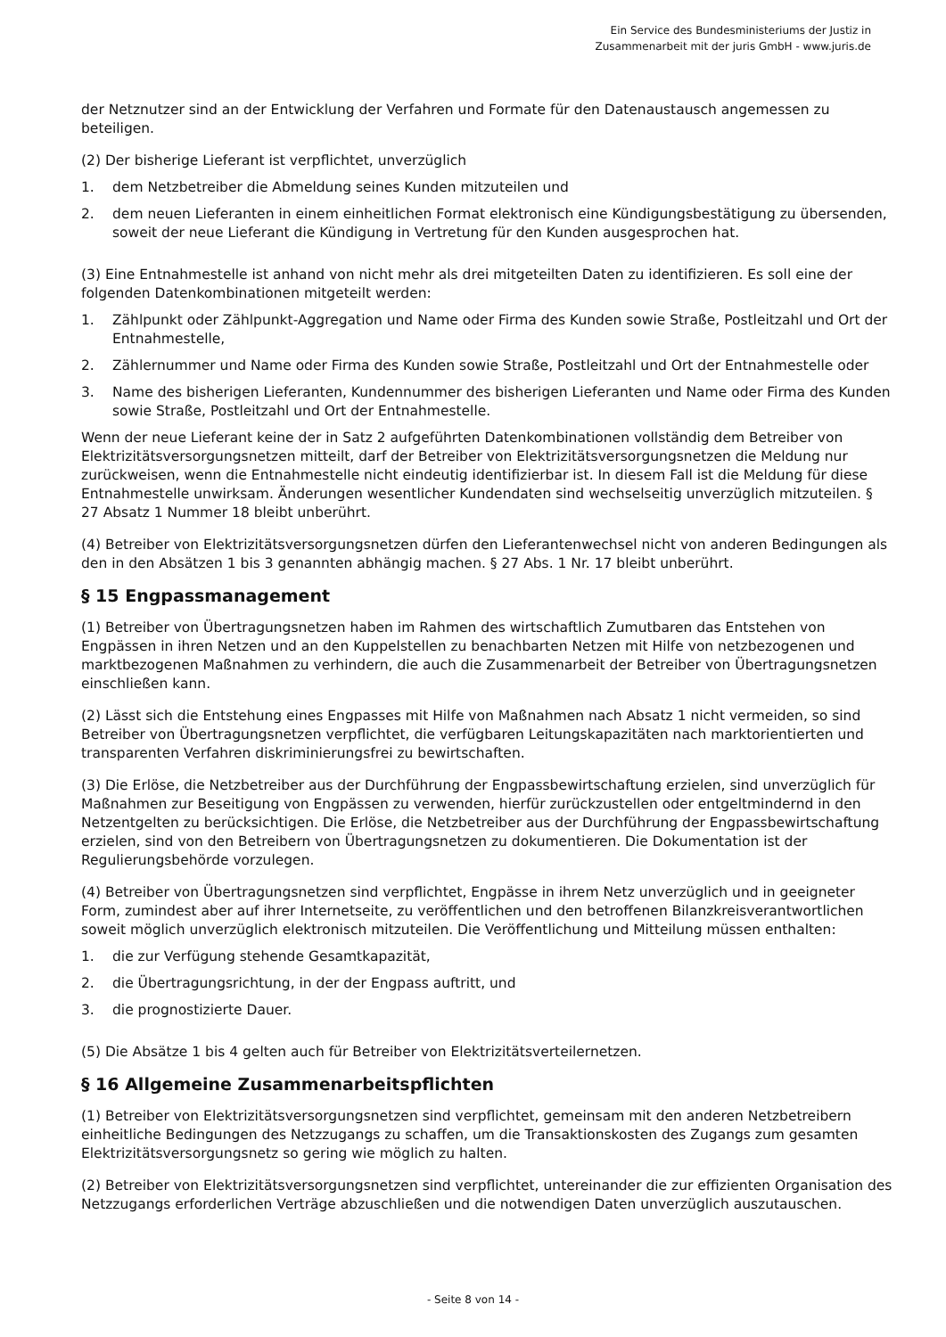Ein Service des Bundesministeriums der Justiz in
Zusammenarbeit mit der juris GmbH - www.juris.de
der Netznutzer sind an der Entwicklung der Verfahren und Formate für den Datenaustausch angemessen zu beteiligen.
(2) Der bisherige Lieferant ist verpflichtet, unverzüglich
1. dem Netzbetreiber die Abmeldung seines Kunden mitzuteilen und
2. dem neuen Lieferanten in einem einheitlichen Format elektronisch eine Kündigungsbestätigung zu übersenden, soweit der neue Lieferant die Kündigung in Vertretung für den Kunden ausgesprochen hat.
(3) Eine Entnahmestelle ist anhand von nicht mehr als drei mitgeteilten Daten zu identifizieren. Es soll eine der folgenden Datenkombinationen mitgeteilt werden:
1. Zählpunkt oder Zählpunkt-Aggregation und Name oder Firma des Kunden sowie Straße, Postleitzahl und Ort der Entnahmestelle,
2. Zählernummer und Name oder Firma des Kunden sowie Straße, Postleitzahl und Ort der Entnahmestelle oder
3. Name des bisherigen Lieferanten, Kundennummer des bisherigen Lieferanten und Name oder Firma des Kunden sowie Straße, Postleitzahl und Ort der Entnahmestelle.
Wenn der neue Lieferant keine der in Satz 2 aufgeführten Datenkombinationen vollständig dem Betreiber von Elektrizitätsversorgungsnetzen mitteilt, darf der Betreiber von Elektrizitätsversorgungsnetzen die Meldung nur zurückweisen, wenn die Entnahmestelle nicht eindeutig identifizierbar ist. In diesem Fall ist die Meldung für diese Entnahmestelle unwirksam. Änderungen wesentlicher Kundendaten sind wechselseitig unverzüglich mitzuteilen. § 27 Absatz 1 Nummer 18 bleibt unberührt.
(4) Betreiber von Elektrizitätsversorgungsnetzen dürfen den Lieferantenwechsel nicht von anderen Bedingungen als den in den Absätzen 1 bis 3 genannten abhängig machen. § 27 Abs. 1 Nr. 17 bleibt unberührt.
§ 15 Engpassmanagement
(1) Betreiber von Übertragungsnetzen haben im Rahmen des wirtschaftlich Zumutbaren das Entstehen von Engpässen in ihren Netzen und an den Kuppelstellen zu benachbarten Netzen mit Hilfe von netzbezogenen und marktbezogenen Maßnahmen zu verhindern, die auch die Zusammenarbeit der Betreiber von Übertragungsnetzen einschließen kann.
(2) Lässt sich die Entstehung eines Engpasses mit Hilfe von Maßnahmen nach Absatz 1 nicht vermeiden, so sind Betreiber von Übertragungsnetzen verpflichtet, die verfügbaren Leitungskapazitäten nach marktorientierten und transparenten Verfahren diskriminierungsfrei zu bewirtschaften.
(3) Die Erlöse, die Netzbetreiber aus der Durchführung der Engpassbewirtschaftung erzielen, sind unverzüglich für Maßnahmen zur Beseitigung von Engpässen zu verwenden, hierfür zurückzustellen oder entgeltmindernd in den Netzentgelten zu berücksichtigen. Die Erlöse, die Netzbetreiber aus der Durchführung der Engpassbewirtschaftung erzielen, sind von den Betreibern von Übertragungsnetzen zu dokumentieren. Die Dokumentation ist der Regulierungsbehörde vorzulegen.
(4) Betreiber von Übertragungsnetzen sind verpflichtet, Engpässe in ihrem Netz unverzüglich und in geeigneter Form, zumindest aber auf ihrer Internetseite, zu veröffentlichen und den betroffenen Bilanzkreisverantwortlichen soweit möglich unverzüglich elektronisch mitzuteilen. Die Veröffentlichung und Mitteilung müssen enthalten:
1. die zur Verfügung stehende Gesamtkapazität,
2. die Übertragungsrichtung, in der der Engpass auftritt, und
3. die prognostizierte Dauer.
(5) Die Absätze 1 bis 4 gelten auch für Betreiber von Elektrizitätsverteilernetzen.
§ 16 Allgemeine Zusammenarbeitspflichten
(1) Betreiber von Elektrizitätsversorgungsnetzen sind verpflichtet, gemeinsam mit den anderen Netzbetreibern einheitliche Bedingungen des Netzzugangs zu schaffen, um die Transaktionskosten des Zugangs zum gesamten Elektrizitätsversorgungsnetz so gering wie möglich zu halten.
(2) Betreiber von Elektrizitätsversorgungsnetzen sind verpflichtet, untereinander die zur effizienten Organisation des Netzzugangs erforderlichen Verträge abzuschließen und die notwendigen Daten unverzüglich auszutauschen.
- Seite 8 von 14 -